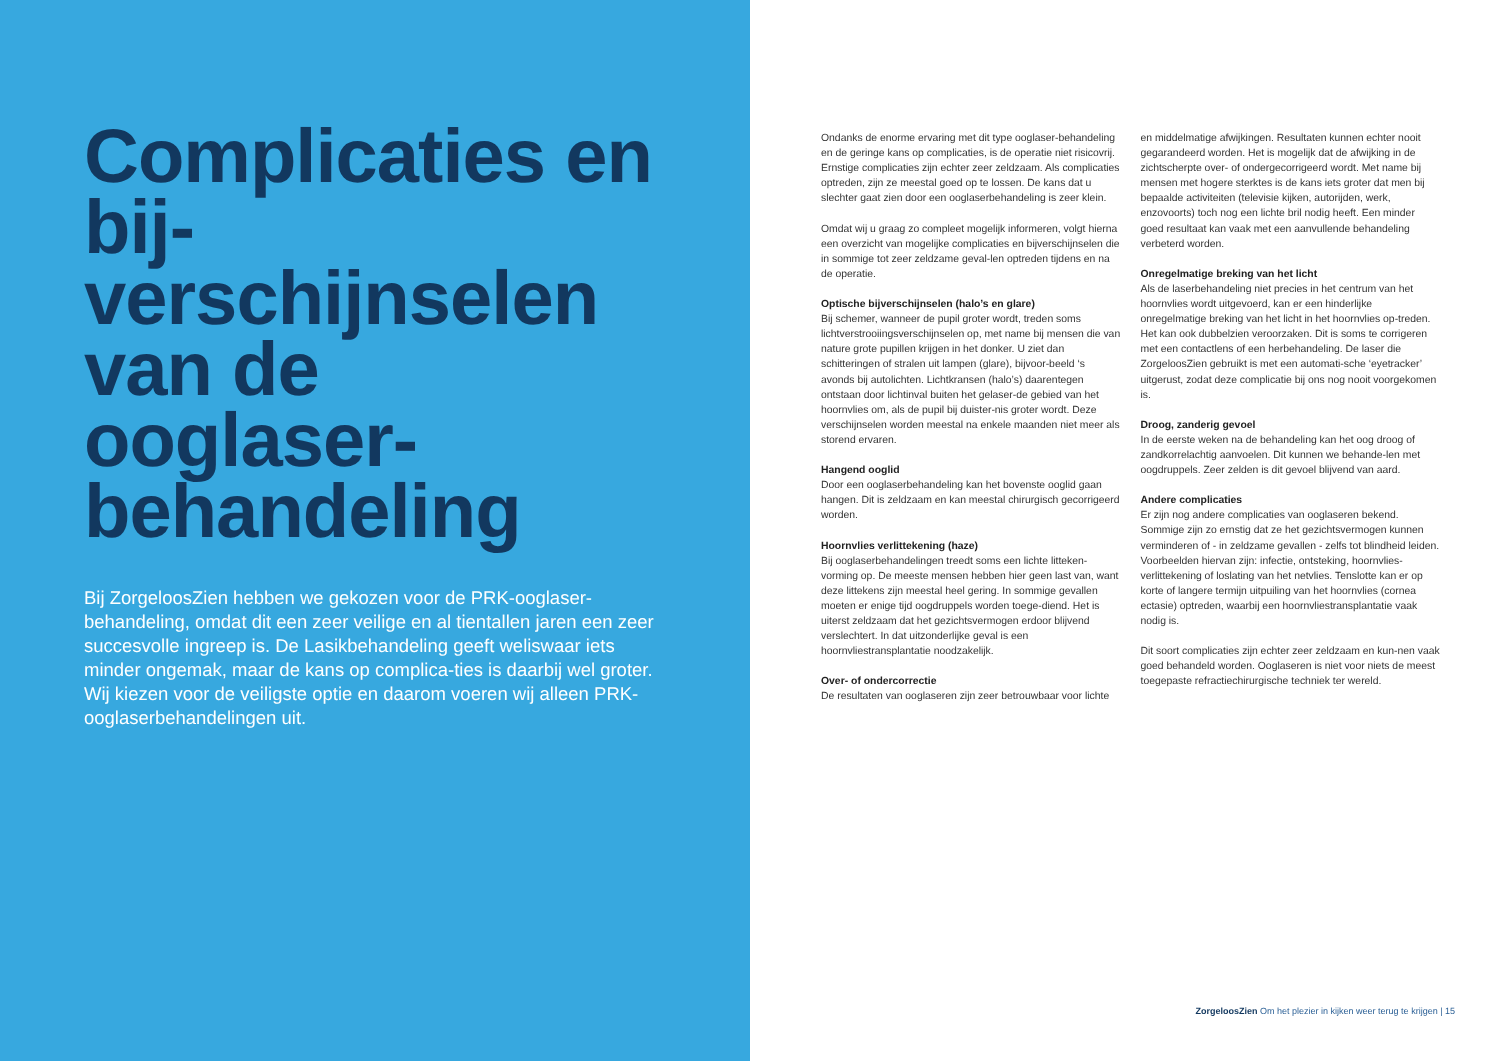Complicaties en bij-verschijnselen van de ooglaser-behandeling
Bij ZorgeloosZien hebben we gekozen voor de PRK-ooglaser-behandeling, omdat dit een zeer veilige en al tientallen jaren een zeer succesvolle ingreep is. De Lasikbehandeling geeft weliswaar iets minder ongemak, maar de kans op complica-ties is daarbij wel groter. Wij kiezen voor de veiligste optie en daarom voeren wij alleen PRK-ooglaserbehandelingen uit.
Ondanks de enorme ervaring met dit type ooglaser-behandeling en de geringe kans op complicaties, is de operatie niet risicovrij. Ernstige complicaties zijn echter zeer zeldzaam. Als complicaties optreden, zijn ze meestal goed op te lossen. De kans dat u slechter gaat zien door een ooglaserbehandeling is zeer klein.
Omdat wij u graag zo compleet mogelijk informeren, volgt hierna een overzicht van mogelijke complicaties en bijverschijnselen die in sommige tot zeer zeldzame geval-len optreden tijdens en na de operatie.
Optische bijverschijnselen (halo’s en glare)
Bij schemer, wanneer de pupil groter wordt, treden soms lichtverstrooiingsverschijnselen op, met name bij mensen die van nature grote pupillen krijgen in het donker. U ziet dan schitteringen of stralen uit lampen (glare), bijvoor-beeld ‘s avonds bij autolichten. Lichtkransen (halo’s) daarentegen ontstaan door lichtinval buiten het gelaser-de gebied van het hoornvlies om, als de pupil bij duister-nis groter wordt. Deze verschijnselen worden meestal na enkele maanden niet meer als storend ervaren.
Hangend ooglid
Door een ooglaserbehandeling kan het bovenste ooglid gaan hangen. Dit is zeldzaam en kan meestal chirurgisch gecorrigeerd worden.
Hoornvlies verlittekening (haze)
Bij ooglaserbehandelingen treedt soms een lichte litteken-vorming op. De meeste mensen hebben hier geen last van, want deze littekens zijn meestal heel gering. In sommige gevallen moeten er enige tijd oogdruppels worden toege-diend. Het is uiterst zeldzaam dat het gezichtsvermogen erdoor blijvend verslechtert. In dat uitzonderlijke geval is een hoornvliestransplantatie noodzakelijk.
Over- of ondercorrectie
De resultaten van ooglaseren zijn zeer betrouwbaar voor lichte en middelmatige afwijkingen. Resultaten kunnen echter nooit gegarandeerd worden. Het is mogelijk dat de afwijking in de zichtscherpte over- of ondergecorrigeerd wordt. Met name bij mensen met hogere sterktes is de kans iets groter dat men bij bepaalde activiteiten (televisie kijken, autorijden, werk, enzovoorts) toch nog een lichte bril nodig heeft. Een minder goed resultaat kan vaak met een aanvullende behandeling verbeterd worden.
Onregelmatige breking van het licht
Als de laserbehandeling niet precies in het centrum van het hoornvlies wordt uitgevoerd, kan er een hinderlijke onregelmatige breking van het licht in het hoornvlies op-treden. Het kan ook dubbelzien veroorzaken. Dit is soms te corrigeren met een contactlens of een herbehandeling. De laser die ZorgeloosZien gebruikt is met een automati-sche ‘eyetracker’ uitgerust, zodat deze complicatie bij ons nog nooit voorgekomen is.
Droog, zanderig gevoel
In de eerste weken na de behandeling kan het oog droog of zandkorrelachtig aanvoelen. Dit kunnen we behande-len met oogdruppels. Zeer zelden is dit gevoel blijvend van aard.
Andere complicaties
Er zijn nog andere complicaties van ooglaseren bekend. Sommige zijn zo ernstig dat ze het gezichtsvermogen kunnen verminderen of - in zeldzame gevallen - zelfs tot blindheid leiden. Voorbeelden hiervan zijn: infectie, ontsteking, hoornvlies-verlittekening of loslating van het netvlies. Tenslotte kan er op korte of langere termijn uitpuiling van het hoornvlies (cornea ectasie) optreden, waarbij een hoornvliestransplantatie vaak nodig is.
Dit soort complicaties zijn echter zeer zeldzaam en kun-nen vaak goed behandeld worden. Ooglaseren is niet voor niets de meest toegepaste refractiechirurgische techniek ter wereld.
ZorgeloosZien Om het plezier in kijken weer terug te krijgen | 15